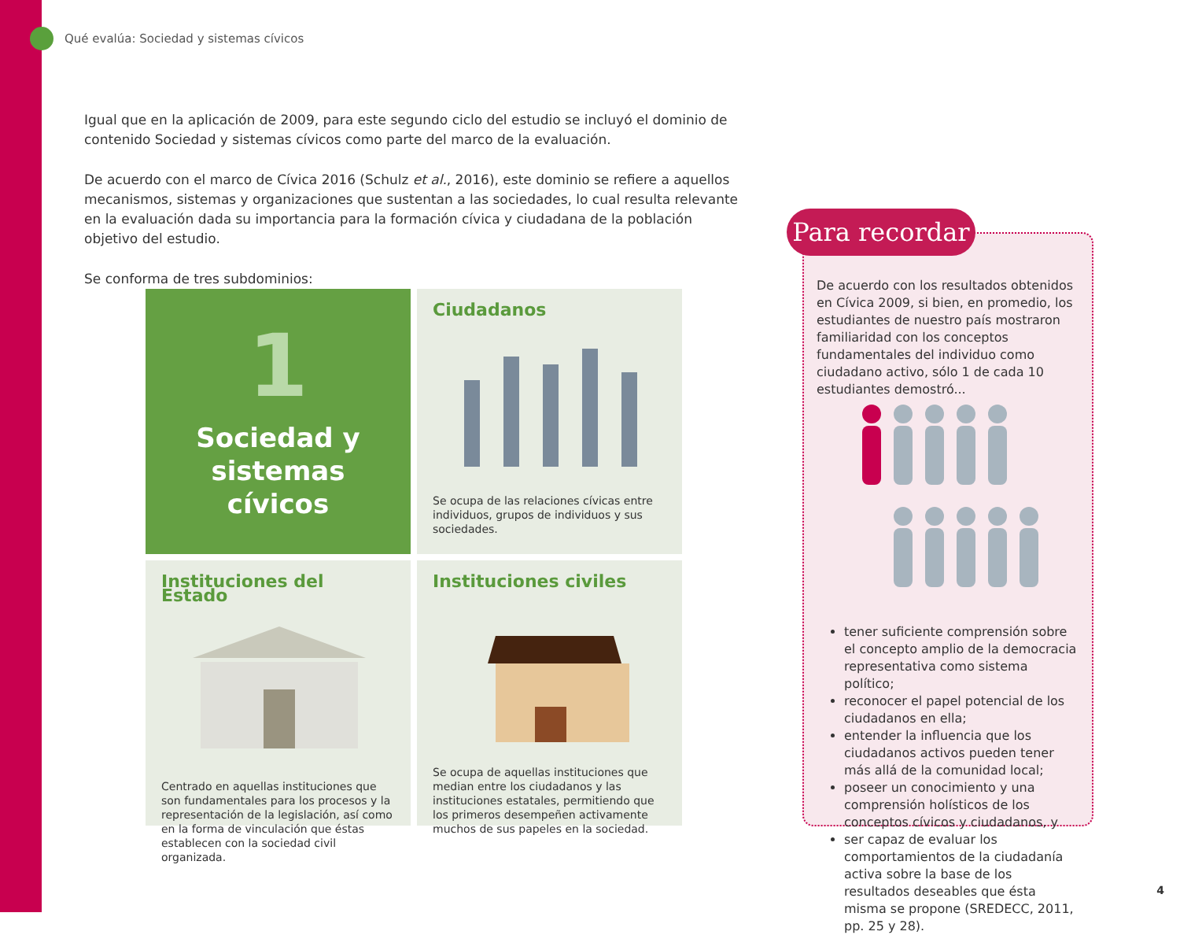Qué evalúa: Sociedad y sistemas cívicos
Igual que en la aplicación de 2009, para este segundo ciclo del estudio se incluyó el dominio de contenido Sociedad y sistemas cívicos como parte del marco de la evaluación.
De acuerdo con el marco de Cívica 2016 (Schulz et al., 2016), este dominio se refiere a aquellos mecanismos, sistemas y organizaciones que sustentan a las sociedades, lo cual resulta relevante en la evaluación dada su importancia para la formación cívica y ciudadana de la población objetivo del estudio.
Se conforma de tres subdominios:
1
Sociedad y sistemas cívicos
Ciudadanos
Se ocupa de las relaciones cívicas entre individuos, grupos de individuos y sus sociedades.
Instituciones del Estado
Centrado en aquellas instituciones que son fundamentales para los procesos y la representación de la legislación, así como en la forma de vinculación que éstas establecen con la sociedad civil organizada.
Instituciones civiles
Se ocupa de aquellas instituciones que median entre los ciudadanos y las instituciones estatales, permitiendo que los primeros desempeñen activamente muchos de sus papeles en la sociedad.
De acuerdo con los resultados obtenidos en Cívica 2009, si bien, en promedio, los estudiantes de nuestro país mostraron familiaridad con los conceptos fundamentales del individuo como ciudadano activo, sólo 1 de cada 10 estudiantes demostró...
tener suficiente comprensión sobre el concepto amplio de la democracia representativa como sistema político;
reconocer el papel potencial de los ciudadanos en ella;
entender la influencia que los ciudadanos activos pueden tener más allá de la comunidad local;
poseer un conocimiento y una comprensión holísticos de los conceptos cívicos y ciudadanos, y
ser capaz de evaluar los comportamientos de la ciudadanía activa sobre la base de los resultados deseables que ésta misma se propone (SREDECC, 2011, pp. 25 y 28).
Para recordar
4